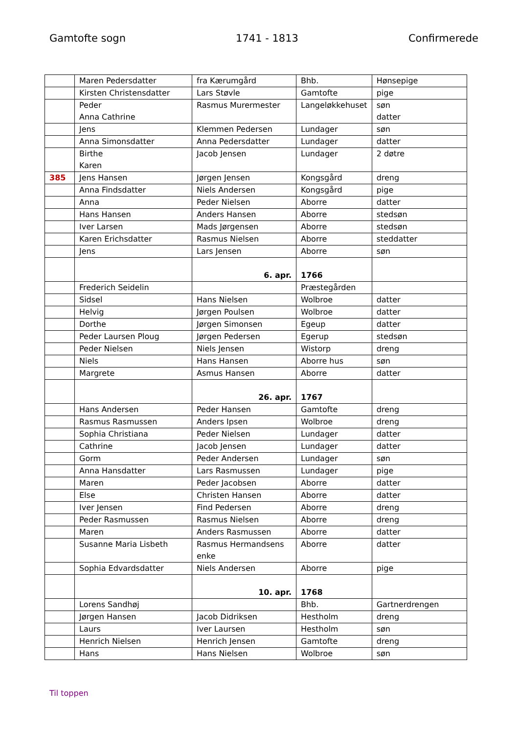Gamtofte sogn 1741 - 1813 Confirmerede
| | Maren Pedersdatter | fra Kærumgård | Bhb. | Hønsepige |
| | Kirsten Christensdatter | Lars Støvle | Gamtofte | pige |
| | Peder Anna Cathrine | Rasmus Murermester | Langeløkkehuset | søn datter |
| | Jens | Klemmen Pedersen | Lundager | søn |
| | Anna Simonsdatter | Anna Pedersdatter | Lundager | datter |
| | Birthe Karen | Jacob Jensen | Lundager | 2 døtre |
| 385 | Jens Hansen | Jørgen Jensen | Kongsgård | dreng |
| | Anna Findsdatter | Niels Andersen | Kongsgård | pige |
| | Anna | Peder Nielsen | Aborre | datter |
| | Hans Hansen | Anders Hansen | Aborre | stedsøn |
| | Iver Larsen | Mads Jørgensen | Aborre | stedsøn |
| | Karen Erichsdatter | Rasmus Nielsen | Aborre | steddatter |
| | Jens | Lars Jensen | Aborre | søn |
| | | 6. apr. | 1766 | |
| | Frederich Seidelin | | Præstegården | |
| | Sidsel | Hans Nielsen | Wolbroe | datter |
| | Helvig | Jørgen Poulsen | Wolbroe | datter |
| | Dorthe | Jørgen Simonsen | Egeup | datter |
| | Peder Laursen Ploug | Jørgen Pedersen | Egerup | stedsøn |
| | Peder Nielsen | Niels Jensen | Wistorp | dreng |
| | Niels | Hans Hansen | Aborre hus | søn |
| | Margrete | Asmus Hansen | Aborre | datter |
| | | 26. apr. | 1767 | |
| | Hans Andersen | Peder Hansen | Gamtofte | dreng |
| | Rasmus Rasmussen | Anders Ipsen | Wolbroe | dreng |
| | Sophia Christiana | Peder Nielsen | Lundager | datter |
| | Cathrine | Jacob Jensen | Lundager | datter |
| | Gorm | Peder Andersen | Lundager | søn |
| | Anna Hansdatter | Lars Rasmussen | Lundager | pige |
| | Maren | Peder Jacobsen | Aborre | datter |
| | Else | Christen Hansen | Aborre | datter |
| | Iver Jensen | Find Pedersen | Aborre | dreng |
| | Peder Rasmussen | Rasmus Nielsen | Aborre | dreng |
| | Maren | Anders Rasmussen | Aborre | datter |
| | Susanne Maria Lisbeth | Rasmus Hermandsens enke | Aborre | datter |
| | Sophia Edvardsdatter | Niels Andersen | Aborre | pige |
| | | 10. apr. | 1768 | |
| | Lorens Sandhøj | | Bhb. | Gartnerdrengen |
| | Jørgen Hansen | Jacob Didriksen | Hestholm | dreng |
| | Laurs | Iver Laursen | Hestholm | søn |
| | Henrich Nielsen | Henrich Jensen | Gamtofte | dreng |
| | Hans | Hans Nielsen | Wolbroe | søn |
Til toppen